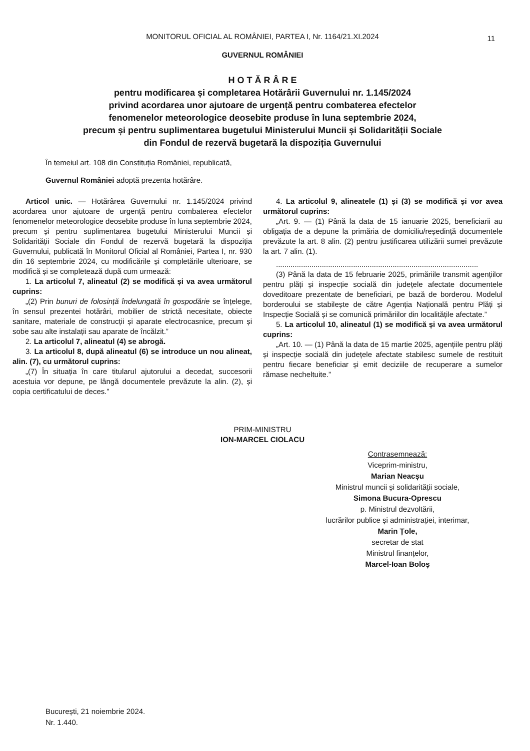MONITORUL OFICIAL AL ROMÂNIEI, PARTEA I, Nr. 1164/21.XI.2024
11
GUVERNUL ROMÂNIEI
H O T Ă R Â R E
pentru modificarea și completarea Hotărârii Guvernului nr. 1.145/2024
privind acordarea unor ajutoare de urgență pentru combaterea efectelor
fenomenelor meteorologice deosebite produse în luna septembrie 2024,
precum și pentru suplimentarea bugetului Ministerului Muncii și Solidarității Sociale
din Fondul de rezervă bugetară la dispoziția Guvernului
În temeiul art. 108 din Constituția României, republicată,
Guvernul României adoptă prezenta hotărâre.
Articol unic. — Hotărârea Guvernului nr. 1.145/2024 privind acordarea unor ajutoare de urgență pentru combaterea efectelor fenomenelor meteorologice deosebite produse în luna septembrie 2024, precum și pentru suplimentarea bugetului Ministerului Muncii și Solidarității Sociale din Fondul de rezervă bugetară la dispoziția Guvernului, publicată în Monitorul Oficial al României, Partea I, nr. 930 din 16 septembrie 2024, cu modificările și completările ulterioare, se modifică și se completează după cum urmează:
1. La articolul 7, alineatul (2) se modifică și va avea următorul cuprins:
„(2) Prin bunuri de folosință îndelungată în gospodărie se înțelege, în sensul prezentei hotărâri, mobilier de strictă necesitate, obiecte sanitare, materiale de construcții și aparate electrocasnice, precum și sobe sau alte instalații sau aparate de încălzit.”
2. La articolul 7, alineatul (4) se abrogă.
3. La articolul 8, după alineatul (6) se introduce un nou alineat, alin. (7), cu următorul cuprins:
„(7) În situația în care titularul ajutorului a decedat, succesorii acestuia vor depune, pe lângă documentele prevăzute la alin. (2), și copia certificatului de deces.”
4. La articolul 9, alineatele (1) și (3) se modifică și vor avea următorul cuprins:
„Art. 9. — (1) Până la data de 15 ianuarie 2025, beneficiarii au obligația de a depune la primăria de domiciliu/reședință documentele prevăzute la art. 8 alin. (2) pentru justificarea utilizării sumei prevăzute la art. 7 alin. (1).
.................................................................................................
(3) Până la data de 15 februarie 2025, primăriile transmit agențiilor pentru plăți și inspecție socială din județele afectate documentele doveditoare prezentate de beneficiari, pe bază de borderou. Modelul borderoului se stabilește de către Agenția Națională pentru Plăți și Inspecție Socială și se comunică primăriilor din localitățile afectate.”
5. La articolul 10, alineatul (1) se modifică și va avea următorul cuprins:
„Art. 10. — (1) Până la data de 15 martie 2025, agențiile pentru plăți și inspecție socială din județele afectate stabilesc sumele de restituit pentru fiecare beneficiar și emit deciziile de recuperare a sumelor rămase necheltuite.”
PRIM-MINISTRU
ION-MARCEL CIOLACU
Contrasemnează:
Viceprim-ministru,
Marian Neacșu
Ministrul muncii și solidarității sociale,
Simona Bucura-Oprescu
p. Ministrul dezvoltării,
lucrărilor publice și administrației, interimar,
Marin Țole,
secretar de stat
Ministrul finanțelor,
Marcel-Ioan Boloș
București, 21 noiembrie 2024.
Nr. 1.440.